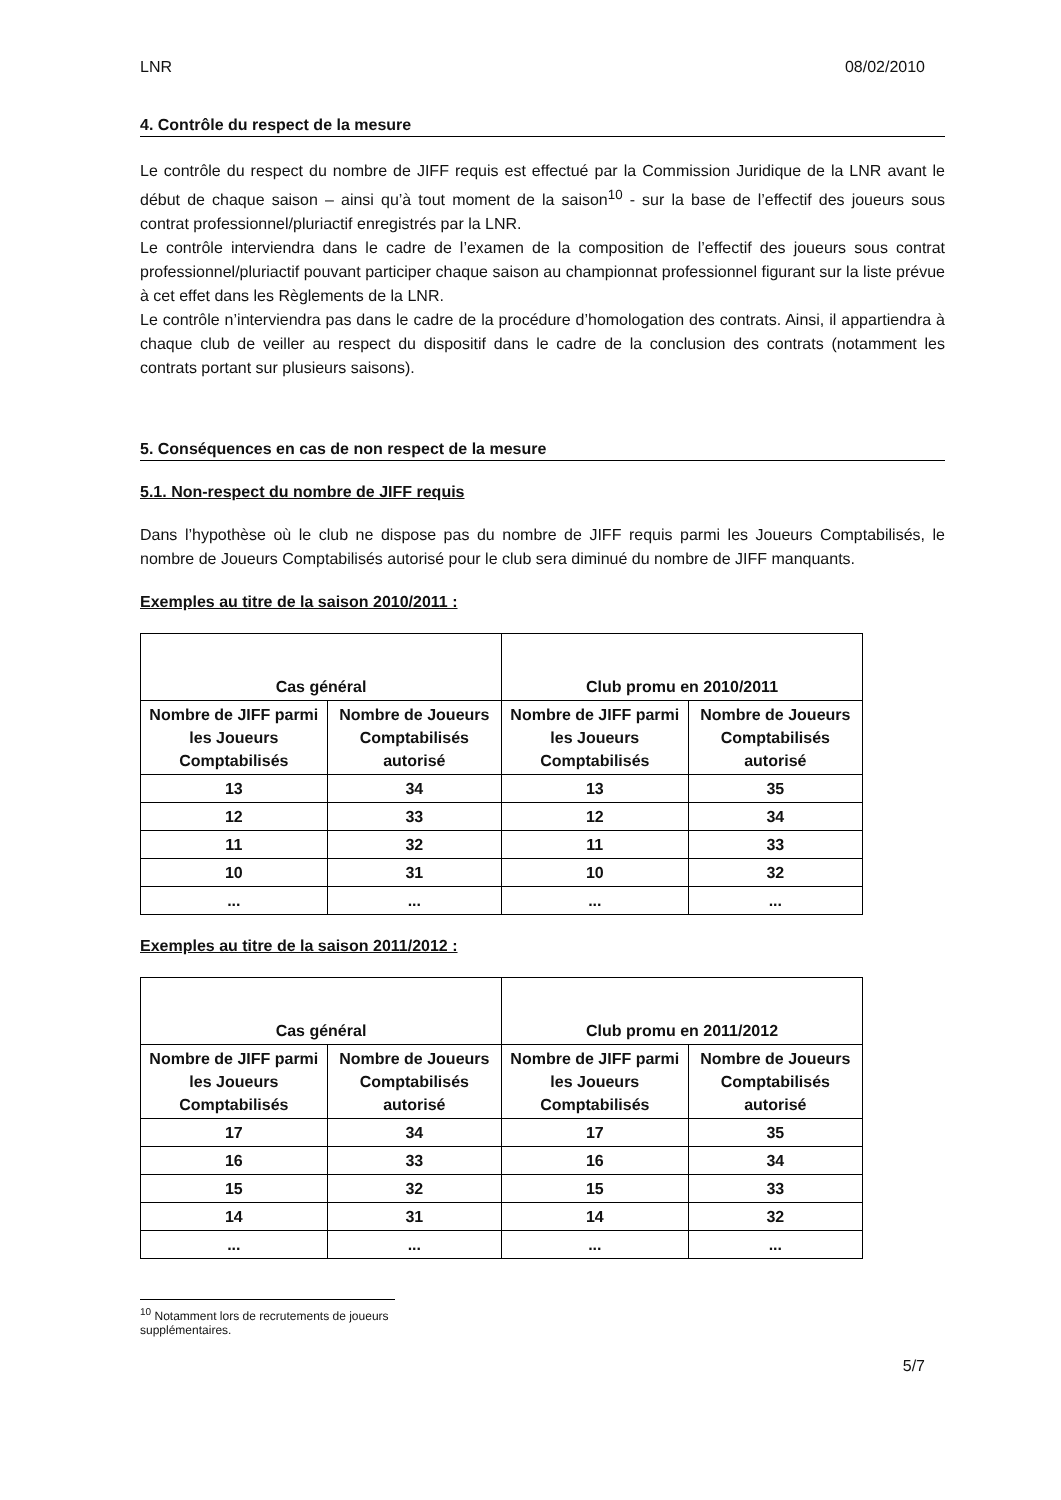LNR 08/02/2010
4. Contrôle du respect de la mesure
Le contrôle du respect du nombre de JIFF requis est effectué par la Commission Juridique de la LNR avant le début de chaque saison – ainsi qu’à tout moment de la saison<sup>10</sup> - sur la base de l’effectif des joueurs sous contrat professionnel/pluriactif enregistrés par la LNR.
Le contrôle interviendra dans le cadre de l’examen de la composition de l’effectif des joueurs sous contrat professionnel/pluriactif pouvant participer chaque saison au championnat professionnel figurant sur la liste prévue à cet effet dans les Règlements de la LNR.
Le contrôle n’interviendra pas dans le cadre de la procédure d’homologation des contrats. Ainsi, il appartiendra à chaque club de veiller au respect du dispositif dans le cadre de la conclusion des contrats (notamment les contrats portant sur plusieurs saisons).
5. Conséquences en cas de non respect de la mesure
5.1. Non-respect du nombre de JIFF requis
Dans l’hypothèse où le club ne dispose pas du nombre de JIFF requis parmi les Joueurs Comptabilisés, le nombre de Joueurs Comptabilisés autorisé pour le club sera diminué du nombre de JIFF manquants.
Exemples au titre de la saison 2010/2011 :
| Cas général | | Club promu en 2010/2011 | |
| --- | --- | --- | --- |
| Nombre de JIFF parmi les Joueurs Comptabilisés | Nombre de Joueurs Comptabilisés autorisé | Nombre de JIFF parmi les Joueurs Comptabilisés | Nombre de Joueurs Comptabilisés autorisé |
| 13 | 34 | 13 | 35 |
| 12 | 33 | 12 | 34 |
| 11 | 32 | 11 | 33 |
| 10 | 31 | 10 | 32 |
| ... | ... | ... | ... |
Exemples au titre de la saison 2011/2012 :
| Cas général | | Club promu en 2011/2012 | |
| --- | --- | --- | --- |
| Nombre de JIFF parmi les Joueurs Comptabilisés | Nombre de Joueurs Comptabilisés autorisé | Nombre de JIFF parmi les Joueurs Comptabilisés | Nombre de Joueurs Comptabilisés autorisé |
| 17 | 34 | 17 | 35 |
| 16 | 33 | 16 | 34 |
| 15 | 32 | 15 | 33 |
| 14 | 31 | 14 | 32 |
| ... | ... | ... | ... |
<sup>10</sup> Notamment lors de recrutements de joueurs supplémentaires.
5/7